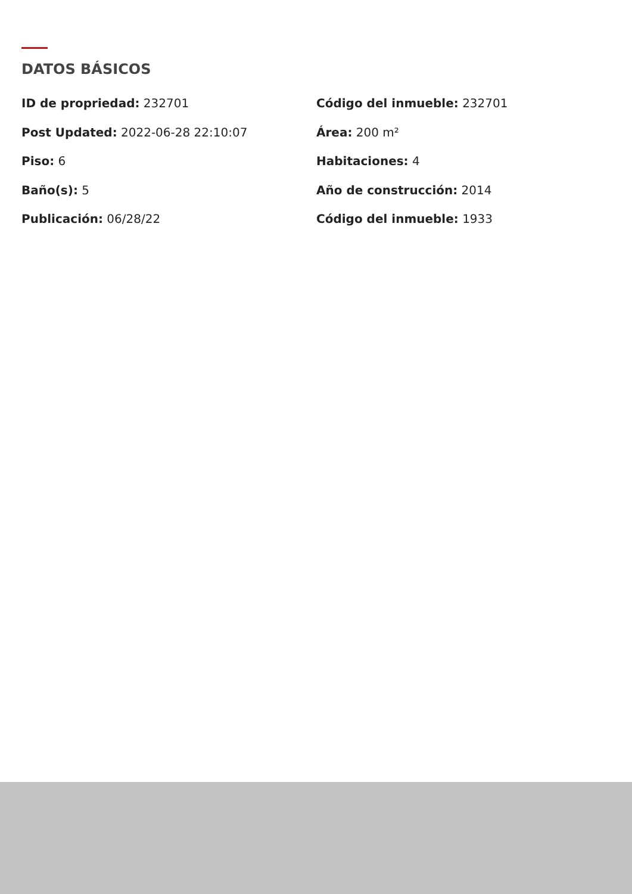DATOS BÁSICOS
ID de propriedad: 232701
Código del inmueble: 232701
Post Updated: 2022-06-28 22:10:07
Área: 200 m²
Piso: 6
Habitaciones: 4
Baño(s): 5
Año de construcción: 2014
Publicación: 06/28/22
Código del inmueble: 1933